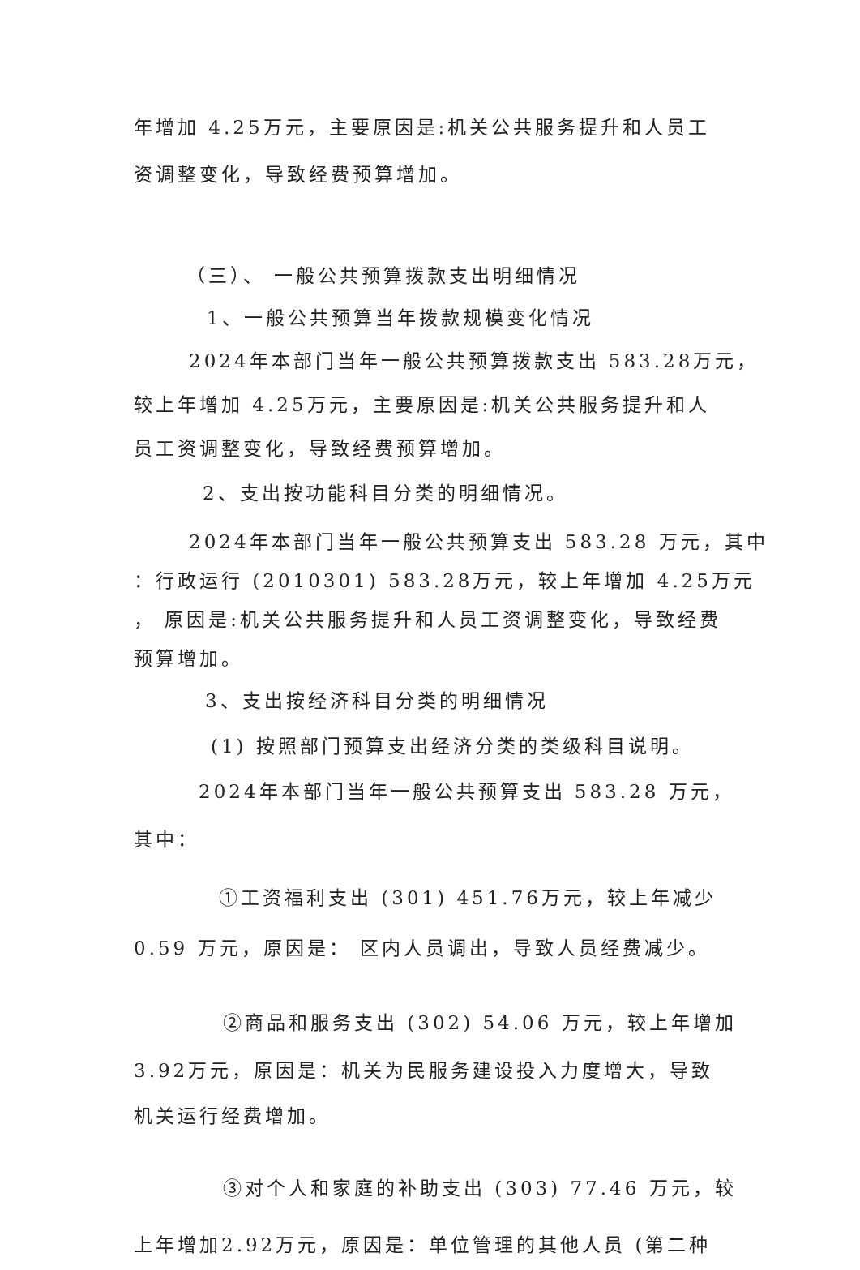年增加 4.25万元，主要原因是:机关公共服务提升和人员工
资调整变化，导致经费预算增加。
（三）、 一般公共预算拨款支出明细情况
1、一般公共预算当年拨款规模变化情况
2024年本部门当年一般公共预算拨款支出 583.28万元，
较上年增加 4.25万元，主要原因是:机关公共服务提升和人
员工资调整变化，导致经费预算增加。
2、支出按功能科目分类的明细情况。
2024年本部门当年一般公共预算支出 583.28 万元，其中
：行政运行 (2010301) 583.28万元，较上年增加 4.25万元
， 原因是:机关公共服务提升和人员工资调整变化，导致经费
预算增加。
3、支出按经济科目分类的明细情况
(1) 按照部门预算支出经济分类的类级科目说明。
2024年本部门当年一般公共预算支出 583.28 万元，
其中：
①工资福利支出 (301) 451.76万元，较上年减少
0.59 万元，原因是： 区内人员调出，导致人员经费减少。
②商品和服务支出 (302) 54.06 万元，较上年增加
3.92万元，原因是：机关为民服务建设投入力度增大，导致
机关运行经费增加。
③对个人和家庭的补助支出 (303) 77.46 万元，较
上年增加2.92万元，原因是：单位管理的其他人员 (第二种